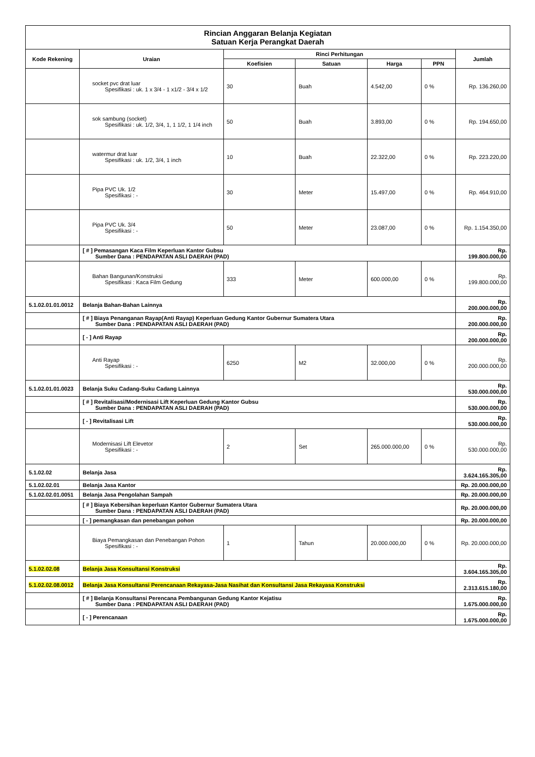| Rincian Anggaran Belanja Kegiatan Satuan Kerja Perangkat Daerah | | | | | | |
| Kode Rekening | Uraian | Rinci Perhitungan | | | | Jumlah |
| | | Koefisien | Satuan | Harga | PPN | |
| | socket pvc drat luar Spesifikasi : uk. 1 x 3/4 - 1 x1/2 - 3/4 x 1/2 | 30 | Buah | 4.542,00 | 0 % | Rp. 136.260,00 |
| | sok sambung (socket) Spesifikasi : uk. 1/2, 3/4, 1, 1 1/2, 1 1/4 inch | 50 | Buah | 3.893,00 | 0 % | Rp. 194.650,00 |
| | watermur drat luar Spesifikasi : uk. 1/2, 3/4, 1 inch | 10 | Buah | 22.322,00 | 0 % | Rp. 223.220,00 |
| | Pipa PVC Uk. 1/2 Spesifikasi : - | 30 | Meter | 15.497,00 | 0 % | Rp. 464.910,00 |
| | Pipa PVC Uk. 3/4 Spesifikasi : - | 50 | Meter | 23.087,00 | 0 % | Rp. 1.154.350,00 |
| | [ # ] Pemasangan Kaca Film Keperluan Kantor Gubsu Sumber Dana : PENDAPATAN ASLI DAERAH (PAD) | | | | | Rp. 199.800.000,00 |
| | Bahan Bangunan/Konstruksi Spesifikasi : Kaca Film Gedung | 333 | Meter | 600.000,00 | 0 % | Rp. 199.800.000,00 |
| 5.1.02.01.01.0012 | Belanja Bahan-Bahan Lainnya | | | | | Rp. 200.000.000,00 |
| | [ # ] Biaya Penanganan Rayap(Anti Rayap) Keperluan Gedung Kantor Gubernur Sumatera Utara Sumber Dana : PENDAPATAN ASLI DAERAH (PAD) | | | | | Rp. 200.000.000,00 |
| | [ - ] Anti Rayap | | | | | Rp. 200.000.000,00 |
| | Anti Rayap Spesifikasi : - | 6250 | M2 | 32.000,00 | 0 % | Rp. 200.000.000,00 |
| 5.1.02.01.01.0023 | Belanja Suku Cadang-Suku Cadang Lainnya | | | | | Rp. 530.000.000,00 |
| | [ # ] Revitalisasi/Modernisasi Lift Keperluan Gedung Kantor Gubsu Sumber Dana : PENDAPATAN ASLI DAERAH (PAD) | | | | | Rp. 530.000.000,00 |
| | [ - ] Revitalisasi Lift | | | | | Rp. 530.000.000,00 |
| | Modernisasi Lift Elevetor Spesifikasi : - | 2 | Set | 265.000.000,00 | 0 % | Rp. 530.000.000,00 |
| 5.1.02.02 | Belanja Jasa | | | | | Rp. 3.624.165.305,00 |
| 5.1.02.02.01 | Belanja Jasa Kantor | | | | | Rp. 20.000.000,00 |
| 5.1.02.02.01.0051 | Belanja Jasa Pengolahan Sampah | | | | | Rp. 20.000.000,00 |
| | [ # ] Biaya Kebersihan keperluan Kantor Gubernur Sumatera Utara Sumber Dana : PENDAPATAN ASLI DAERAH (PAD) | | | | | Rp. 20.000.000,00 |
| | [ - ] pemangkasan dan penebangan pohon | | | | | Rp. 20.000.000,00 |
| | Biaya Pemangkasan dan Penebangan Pohon Spesifikasi : - | 1 | Tahun | 20.000.000,00 | 0 % | Rp. 20.000.000,00 |
| 5.1.02.02.08 | Belanja Jasa Konsultansi Konstruksi | | | | | Rp. 3.604.165.305,00 |
| 5.1.02.02.08.0012 | Belanja Jasa Konsultansi Perencanaan Rekayasa-Jasa Nasihat dan Konsultansi Jasa Rekayasa Konstruksi | | | | | Rp. 2.313.615.180,00 |
| | [ # ] Belanja Konsultansi Perencana Pembangunan Gedung Kantor Kejatisu Sumber Dana : PENDAPATAN ASLI DAERAH (PAD) | | | | | Rp. 1.675.000.000,00 |
| | [ - ] Perencanaan | | | | | Rp. 1.675.000.000,00 |